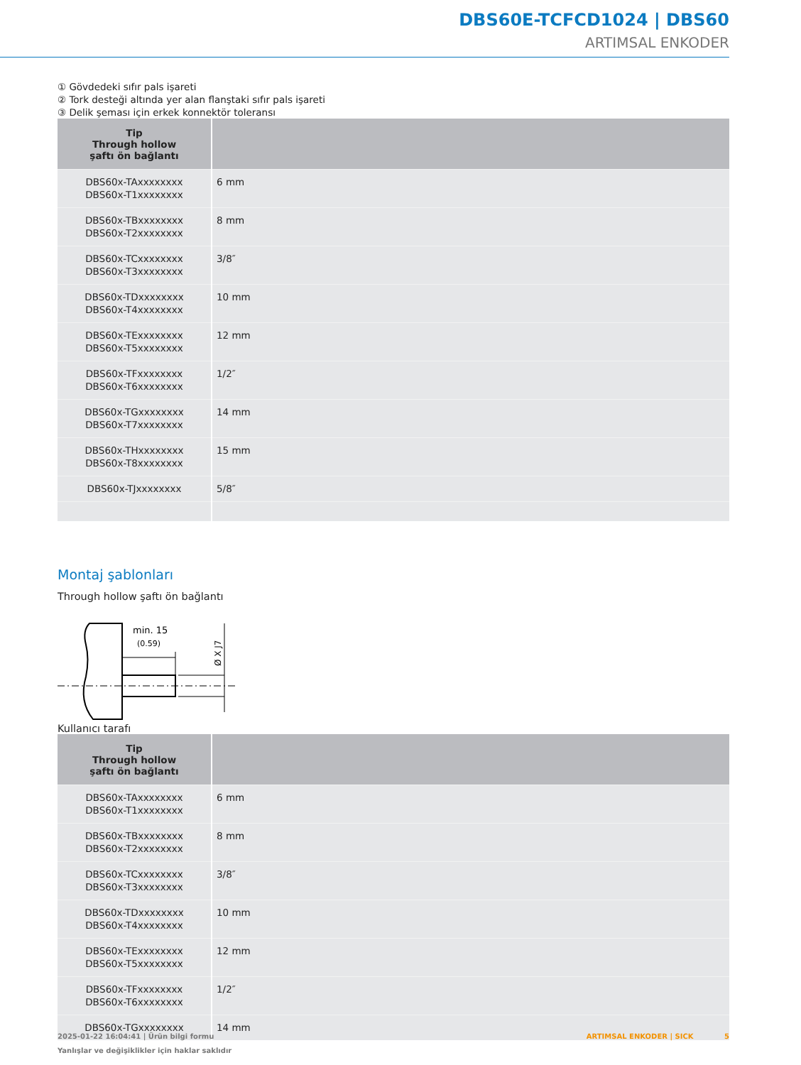DBS60E-TCFCD1024 | DBS60
ARTIMSAL ENKODER
① Gövdedeki sıfır pals işareti
② Tork desteği altında yer alan flanştaki sıfır pals işareti
③ Delik şeması için erkek konnektör toleransı
| Tip Through hollow şaftı ön bağlantı | |
| --- | --- |
| DBS60x-TAxxxxxxxx DBS60x-T1xxxxxxxx | 6 mm |
| DBS60x-TBxxxxxxxx DBS60x-T2xxxxxxxx | 8 mm |
| DBS60x-TCxxxxxxxx DBS60x-T3xxxxxxxx | 3/8″ |
| DBS60x-TDxxxxxxxx DBS60x-T4xxxxxxxx | 10 mm |
| DBS60x-TExxxxxxxx DBS60x-T5xxxxxxxx | 12 mm |
| DBS60x-TFxxxxxxxx DBS60x-T6xxxxxxxx | 1/2″ |
| DBS60x-TGxxxxxxxx DBS60x-T7xxxxxxxx | 14 mm |
| DBS60x-THxxxxxxxx DBS60x-T8xxxxxxxx | 15 mm |
| DBS60x-TJxxxxxxxx | 5/8″ |
Montaj şablonları
Through hollow şaftı ön bağlantı
min. 15
(0.59)
Ø X J7
Kullanıcı tarafı
| Tip Through hollow şaftı ön bağlantı | |
| --- | --- |
| DBS60x-TAxxxxxxxx DBS60x-T1xxxxxxxx | 6 mm |
| DBS60x-TBxxxxxxxx DBS60x-T2xxxxxxxx | 8 mm |
| DBS60x-TCxxxxxxxx DBS60x-T3xxxxxxxx | 3/8″ |
| DBS60x-TDxxxxxxxx DBS60x-T4xxxxxxxx | 10 mm |
| DBS60x-TExxxxxxxx DBS60x-T5xxxxxxxx | 12 mm |
| DBS60x-TFxxxxxxxx DBS60x-T6xxxxxxxx | 1/2″ |
| DBS60x-TGxxxxxxxx | 14 mm |
2025-01-22 16:04:41 | Ürün bilgi formu ARTIMSAL ENKODER | SICK 5
Yanlışlar ve değişiklikler için haklar saklıdır